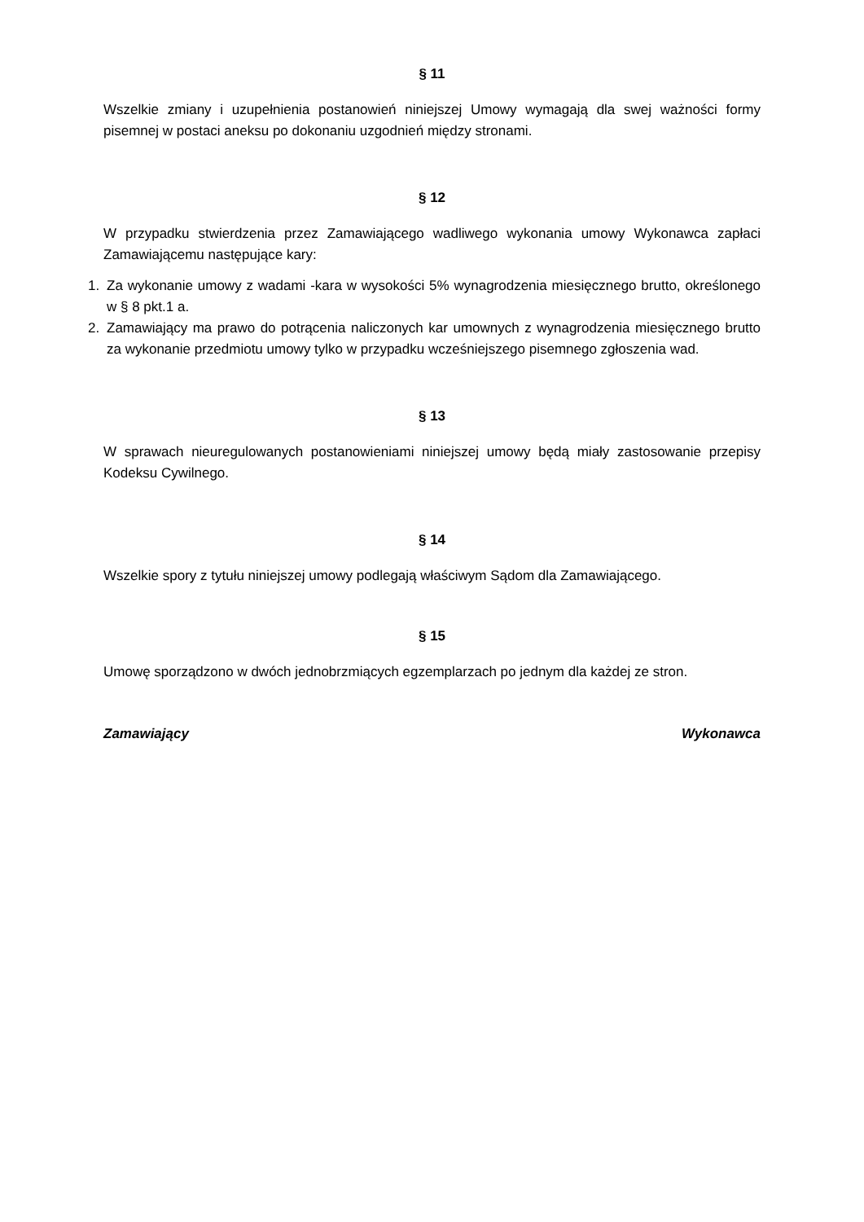§ 11
Wszelkie zmiany i uzupełnienia postanowień niniejszej Umowy wymagają dla swej ważności formy pisemnej w postaci aneksu po dokonaniu uzgodnień między stronami.
§ 12
W przypadku stwierdzenia przez Zamawiającego wadliwego wykonania umowy Wykonawca zapłaci Zamawiającemu następujące kary:
1. Za wykonanie umowy z wadami -kara w wysokości 5% wynagrodzenia miesięcznego brutto, określonego w § 8 pkt.1 a.
2. Zamawiający ma prawo do potrącenia naliczonych kar umownych z wynagrodzenia miesięcznego brutto za wykonanie przedmiotu umowy tylko w przypadku wcześniejszego pisemnego zgłoszenia wad.
§ 13
W sprawach nieuregulowanych postanowieniami niniejszej umowy będą miały zastosowanie przepisy Kodeksu Cywilnego.
§ 14
Wszelkie spory z tytułu niniejszej umowy podlegają właściwym Sądom dla Zamawiającego.
§ 15
Umowę sporządzono w dwóch jednobrzmiących egzemplarzach po jednym dla każdej ze stron.
Zamawiający Wykonawca